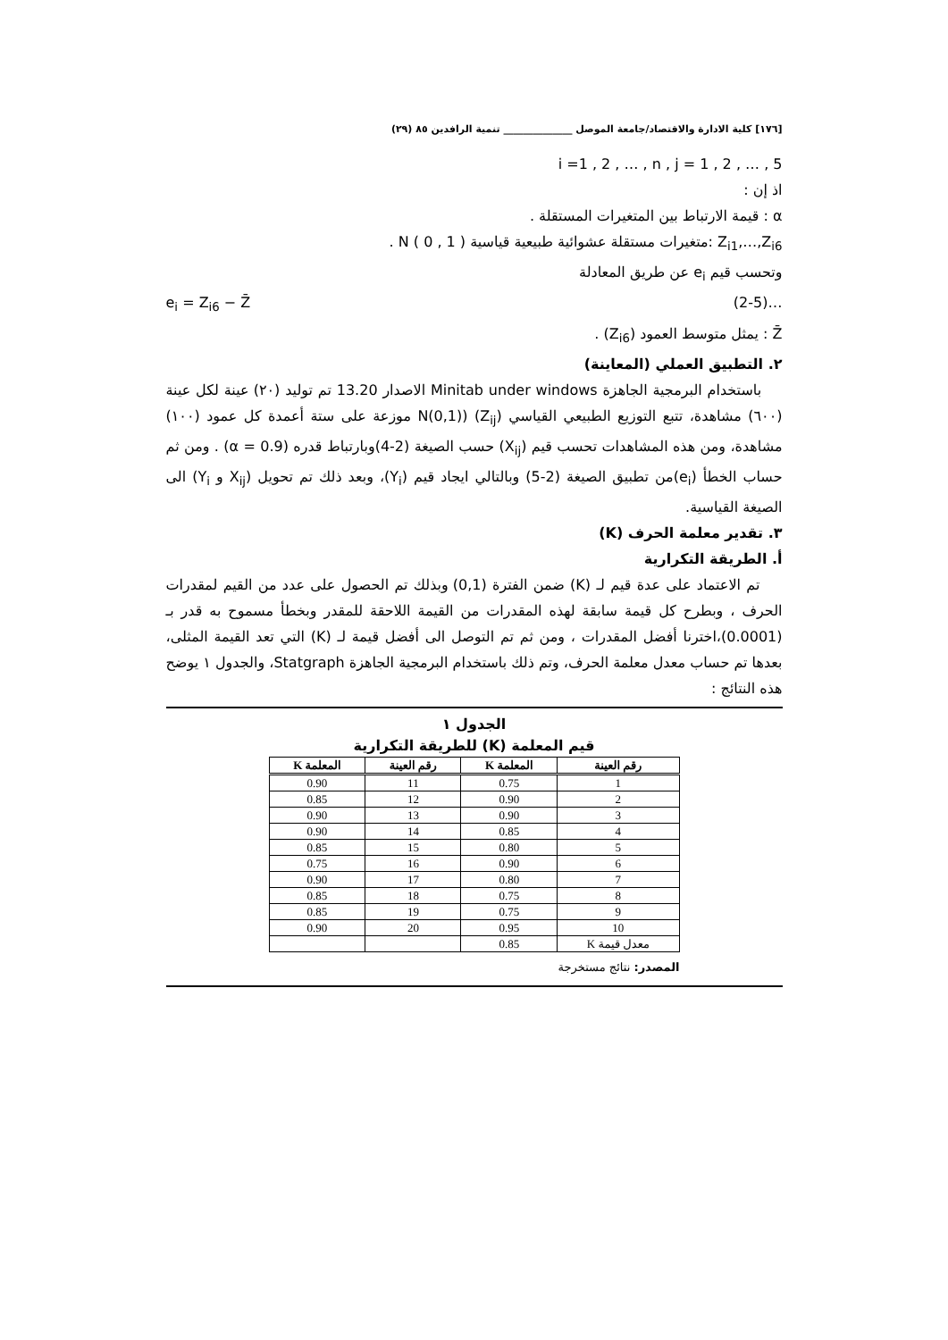[١٧٦] كلية الادارة والاقتصاد/جامعة الموصل ______________ تنمية الرافدين ٨٥ (٢٩)
i =1 , 2 , … , n , j = 1 , 2 , … , 5
اذ إن :
α : قيمة الارتباط بين المتغيرات المستقلة .
Z<sub>i1</sub>,…,Z<sub>i6</sub> :متغيرات مستقلة عشوائية طبيعية قياسية N ( 0 , 1 ) .
وتحسب قيم e<sub>i</sub> عن طريق المعادلة
…(2-5) e<sub>i</sub> = Z<sub>i6</sub> − Z̄
Z̄ : يمثل متوسط العمود (Z<sub>i6</sub>) .
٢. التطبيق العملي (المعاينة)
باستخدام البرمجية الجاهزة Minitab under windows الاصدار 13.20 تم توليد (٢٠) عينة لكل عينة (٦٠٠) مشاهدة، تتبع التوزيع الطبيعي القياسي N(0,1)) (Z<sub>ij</sub>) موزعة على ستة أعمدة كل عمود (١٠٠) مشاهدة، ومن هذه المشاهدات تحسب قيم (X<sub>ij</sub>) حسب الصيغة (2-4)وبارتباط قدره (α = 0.9) . ومن ثم حساب الخطأ (e<sub>i</sub>)من تطبيق الصيغة (2-5) وبالتالي ايجاد قيم (Y<sub>i</sub>)، وبعد ذلك تم تحويل (X<sub>ij</sub> و Y<sub>i</sub>) الى الصيغة القياسية.
٣. تقدير معلمة الحرف (K)
أ. الطريقة التكرارية
تم الاعتماد على عدة قيم لـ (K) ضمن الفترة (0,1) وبذلك تم الحصول على عدد من القيم لمقدرات الحرف ، وبطرح كل قيمة سابقة لهذه المقدرات من القيمة اللاحقة للمقدر وبخطأ مسموح به قدر بـ (0.0001)،اخترنا أفضل المقدرات ، ومن ثم تم التوصل الى أفضل قيمة لـ (K) التي تعد القيمة المثلى، بعدها تم حساب معدل معلمة الحرف، وتم ذلك باستخدام البرمجية الجاهزة Statgraph، والجدول ١ يوضح هذه النتائج :
الجدول ١
قيم المعلمة (K) للطريقة التكرارية
| رقم العينة | المعلمة K | رقم العينة | المعلمة K |
| --- | --- | --- | --- |
| 1 | 0.75 | 11 | 0.90 |
| 2 | 0.90 | 12 | 0.85 |
| 3 | 0.90 | 13 | 0.90 |
| 4 | 0.85 | 14 | 0.90 |
| 5 | 0.80 | 15 | 0.85 |
| 6 | 0.90 | 16 | 0.75 |
| 7 | 0.80 | 17 | 0.90 |
| 8 | 0.75 | 18 | 0.85 |
| 9 | 0.75 | 19 | 0.85 |
| 10 | 0.95 | 20 | 0.90 |
| معدل قيمة K | 0.85 | | |
المصدر: نتائج مستخرجة